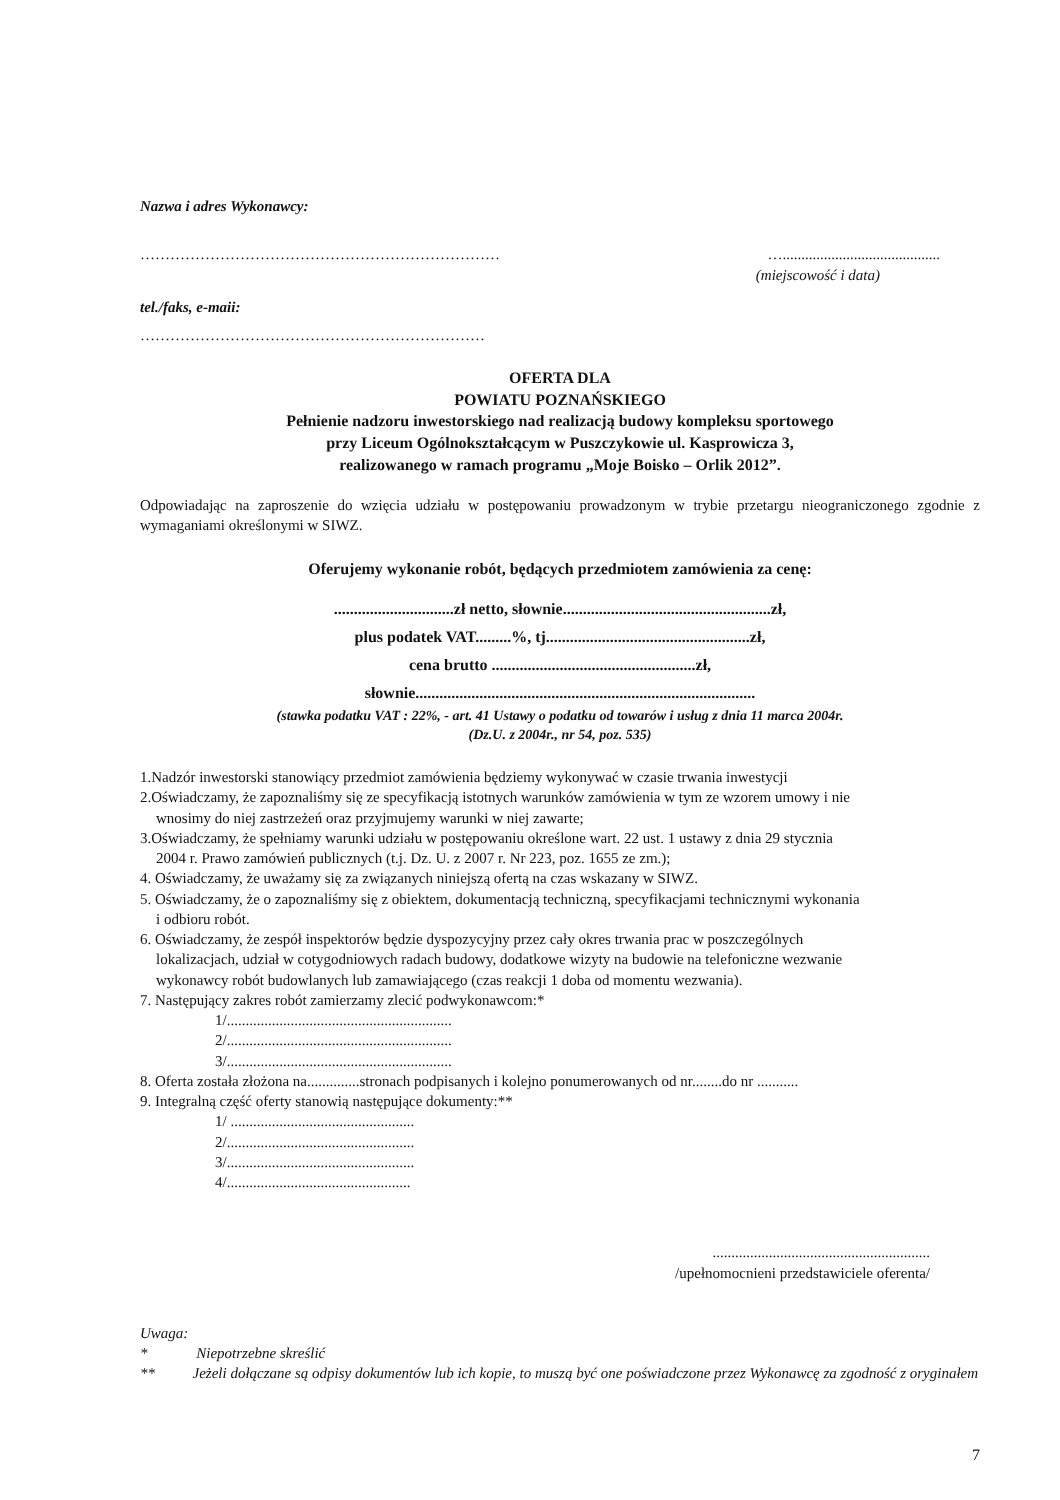Nazwa i adres Wykonawcy:
……………………………………………………………… …..........................................
(miejscowość i data)
tel./faks, e-maii:
……………………………………………………………
OFERTA DLA
POWIATU POZNAŃSKIEGO
Pełnienie nadzoru inwestorskiego nad realizacją budowy kompleksu sportowego
przy Liceum Ogólnokształcącym w Puszczykowie ul. Kasprowicza 3,
realizowanego w ramach programu „Moje Boisko – Orlik 2012”.
Odpowiadając na zaprosze­nie do wzięcia udziału w postępowaniu prowadzonym w trybie przetargu nieograniczonego zgodnie z wymaganiami określonymi w SIWZ.
Oferujemy wykonanie robót, będących przedmiotem zamówienia za cenę:
..............................zł netto, słownie....................................................zł,
plus podatek VAT.........%, tj...................................................zł,
cena brutto ...................................................zł,
słownie.....................................................................................
(stawka podatku VAT : 22%, - art. 41 Ustawy o podatku od towarów i usług z dnia 11 marca 2004r.
(Dz.U. z 2004r., nr 54, poz. 535)
1.Nadzór inwestorski stanowiący przedmiot zamówienia będziemy wykonywać w czasie trwania inwestycji
2.Oświadczamy, że zapoznaliśmy się ze specyfikacją istotnych warunków zamówienia w tym ze wzorem umowy i nie
wnosimy do niej zastrzeżeń oraz przyjmujemy warunki w niej zawarte;
3.Oświadczamy, że spełniamy warunki udziału w postępowaniu określone wart. 22 ust. 1 ustawy z dnia 29 stycznia
2004 r. Prawo zamówień publicznych (t.j. Dz. U. z 2007 r. Nr 223, poz. 1655 ze zm.);
4. Oświadczamy, że uważamy się za związanych niniejszą ofertą na czas wskazany w SIWZ.
5. Oświadczamy, że o zapoznaliśmy się z obiektem, dokumentacją techniczną, specyfikacjami technicznymi wykonania
i odbioru robót.
6. Oświadczamy, że zespół inspektorów będzie dyspozycyjny przez cały okres trwania prac w poszczególnych
lokalizacjach, udział w cotygodniowych radach budowy, dodatkowe wizyty na budowie na telefoniczne wezwanie
wykonawcy robót budowlanych lub zamawiającego (czas reakcji 1 doba od momentu wezwania).
7. Następujący zakres robót zamierzamy zlecić podwykonawcom:*
1/............................................................
2/............................................................
3/............................................................
8. Oferta została złożona na..............stronach podpisanych i kolejno ponumerowanych od nr........do nr ...........
9. Integralną część oferty stanowią następujące dokumenty:**
1/ .................................................
2/..................................................
3/..................................................
4/.................................................
..........................................................
/upełnomocnieni przedstawiciele oferenta/
Uwaga:
* Niepotrzebne skreślić
** Jeżeli dołączane są odpisy dokumentów lub ich kopie, to muszą być one poświadczone przez Wykonawcę za zgodność z oryginałem
7